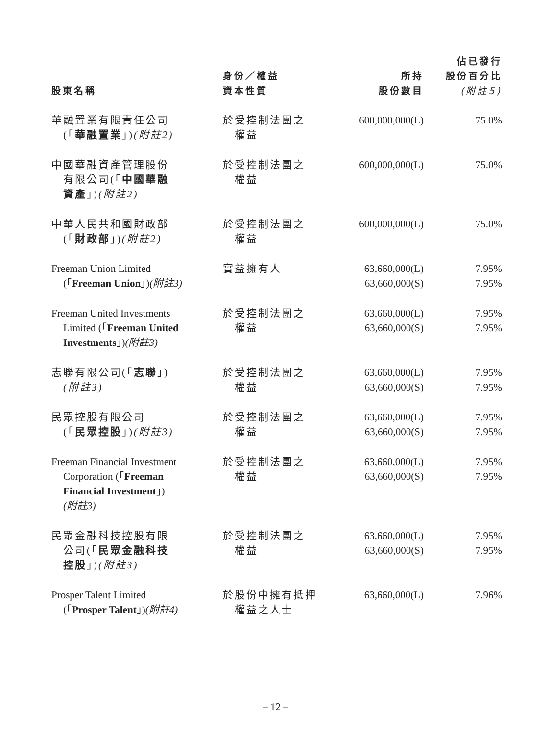| 股東名稱 | 身份／權益 資本性質 | 所持 股份數目 | 佔已發行 股份百分比 (附註5) |
| --- | --- | --- | --- |
| 華融置業有限責任公司 (「 華融置業 」) (附註2) | 於受控制法團之 權益 | 600,000,000(L) | 75.0% |
| 中國華融資產管理股份 有限公司(「 中國華融 資產 」) (附註2) | 於受控制法團之 權益 | 600,000,000(L) | 75.0% |
| 中華人民共和國財政部 (「 財政部 」) (附註2) | 於受控制法團之 權益 | 600,000,000(L) | 75.0% |
| Freeman Union Limited (「 Freeman Union 」) (附註3) | 實益擁有人 | 63,660,000(L) 63,660,000(S) | 7.95% 7.95% |
| Freeman United Investments Limited (「 Freeman United Investments 」) (附註3) | 於受控制法團之 權益 | 63,660,000(L) 63,660,000(S) | 7.95% 7.95% |
| 志聯有限公司(「 志聯 」) (附註3) | 於受控制法團之 權益 | 63,660,000(L) 63,660,000(S) | 7.95% 7.95% |
| 民眾控股有限公司 (「 民眾控股 」) (附註3) | 於受控制法團之 權益 | 63,660,000(L) 63,660,000(S) | 7.95% 7.95% |
| Freeman Financial Investment Corporation (「 Freeman Financial Investment 」) (附註3) | 於受控制法團之 權益 | 63,660,000(L) 63,660,000(S) | 7.95% 7.95% |
| 民眾金融科技控股有限 公司(「 民眾金融科技 控股 」) (附註3) | 於受控制法團之 權益 | 63,660,000(L) 63,660,000(S) | 7.95% 7.95% |
| Prosper Talent Limited (「 Prosper Talent 」) (附註4) | 於股份中擁有抵押 權益之人士 | 63,660,000(L) | 7.96% |
– 12 –